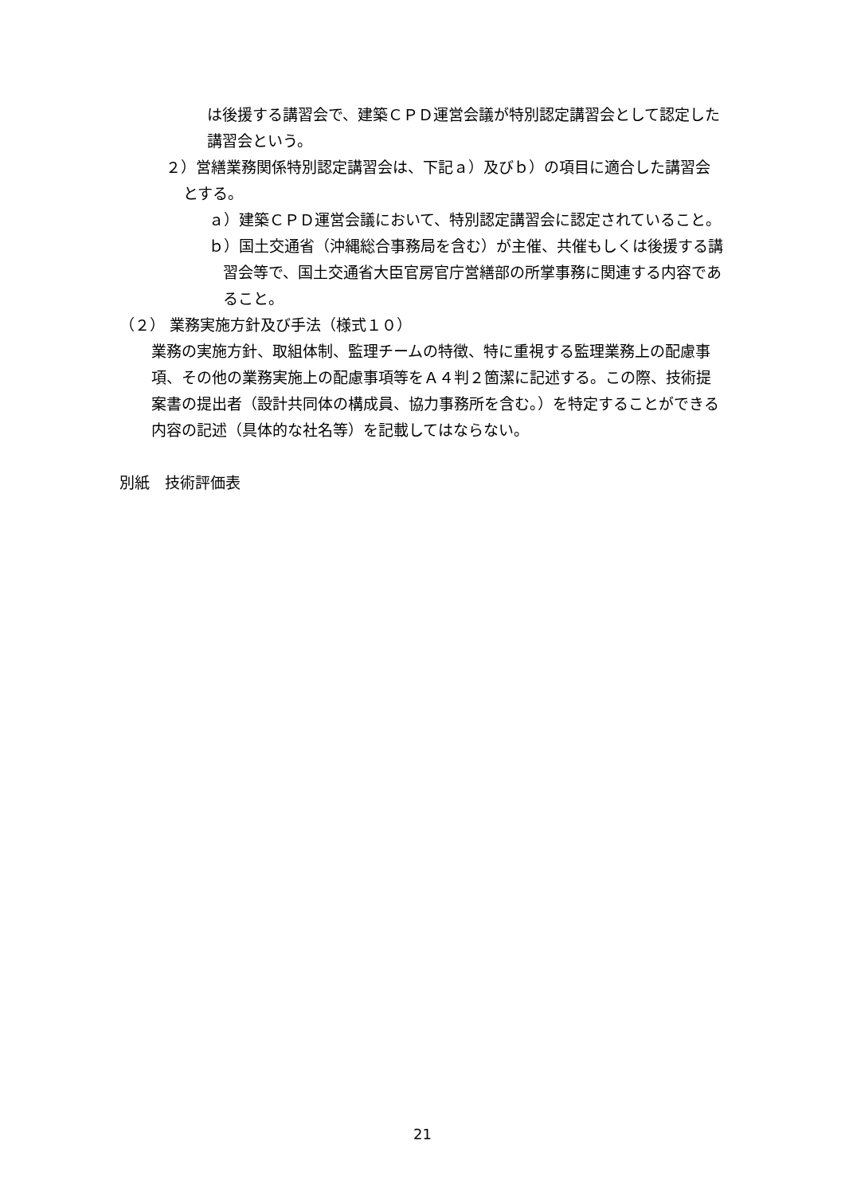は後援する講習会で、建築ＣＰＤ運営会議が特別認定講習会として認定した講習会という。
２）営繕業務関係特別認定講習会は、下記ａ）及びｂ）の項目に適合した講習会とする。
ａ）建築ＣＰＤ運営会議において、特別認定講習会に認定されていること。
ｂ）国土交通省（沖縄総合事務局を含む）が主催、共催もしくは後援する講習会等で、国土交通省大臣官房官庁営繕部の所掌事務に関連する内容であること。
（２） 業務実施方針及び手法（様式１０）
業務の実施方針、取組体制、監理チームの特徴、特に重視する監理業務上の配慮事項、その他の業務実施上の配慮事項等をＡ４判２箇潔に記述する。この際、技術提案書の提出者（設計共同体の構成員、協力事務所を含む。）を特定することができる内容の記述（具体的な社名等）を記載してはならない。
別紙　技術評価表
21